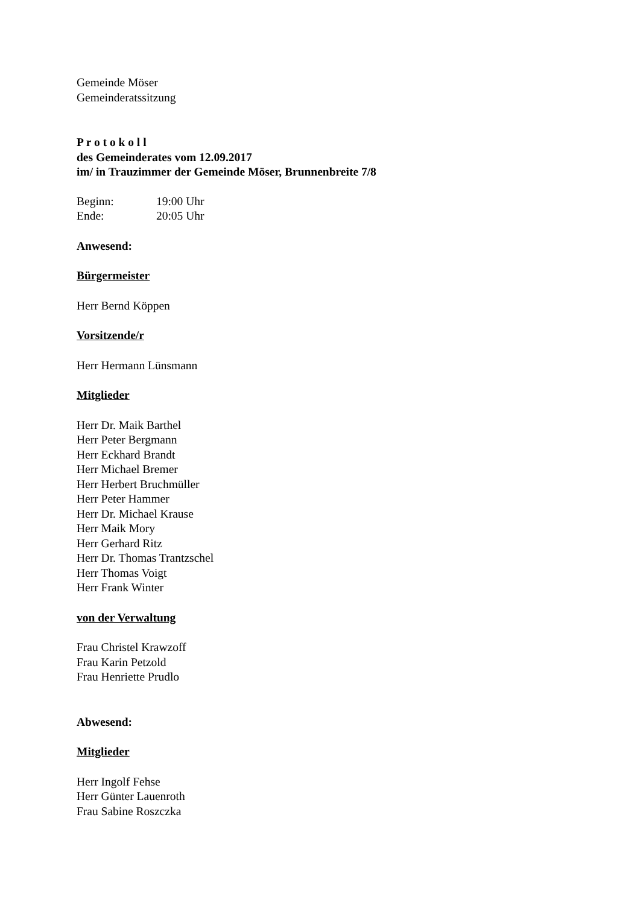Gemeinde Möser
Gemeinderatssitzung
P r o t o k o l l
des Gemeinderates vom 12.09.2017
im/ in Trauzimmer der Gemeinde Möser, Brunnenbreite 7/8
Beginn: 19:00 Uhr
Ende: 20:05 Uhr
Anwesend:
Bürgermeister
Herr Bernd Köppen
Vorsitzende/r
Herr Hermann Lünsmann
Mitglieder
Herr Dr. Maik Barthel
Herr Peter Bergmann
Herr Eckhard Brandt
Herr Michael Bremer
Herr Herbert Bruchmüller
Herr Peter Hammer
Herr Dr. Michael Krause
Herr Maik Mory
Herr Gerhard Ritz
Herr Dr. Thomas Trantzschel
Herr Thomas Voigt
Herr Frank Winter
von der Verwaltung
Frau Christel Krawzoff
Frau Karin Petzold
Frau Henriette Prudlo
Abwesend:
Mitglieder
Herr Ingolf Fehse
Herr Günter Lauenroth
Frau Sabine Roszczka